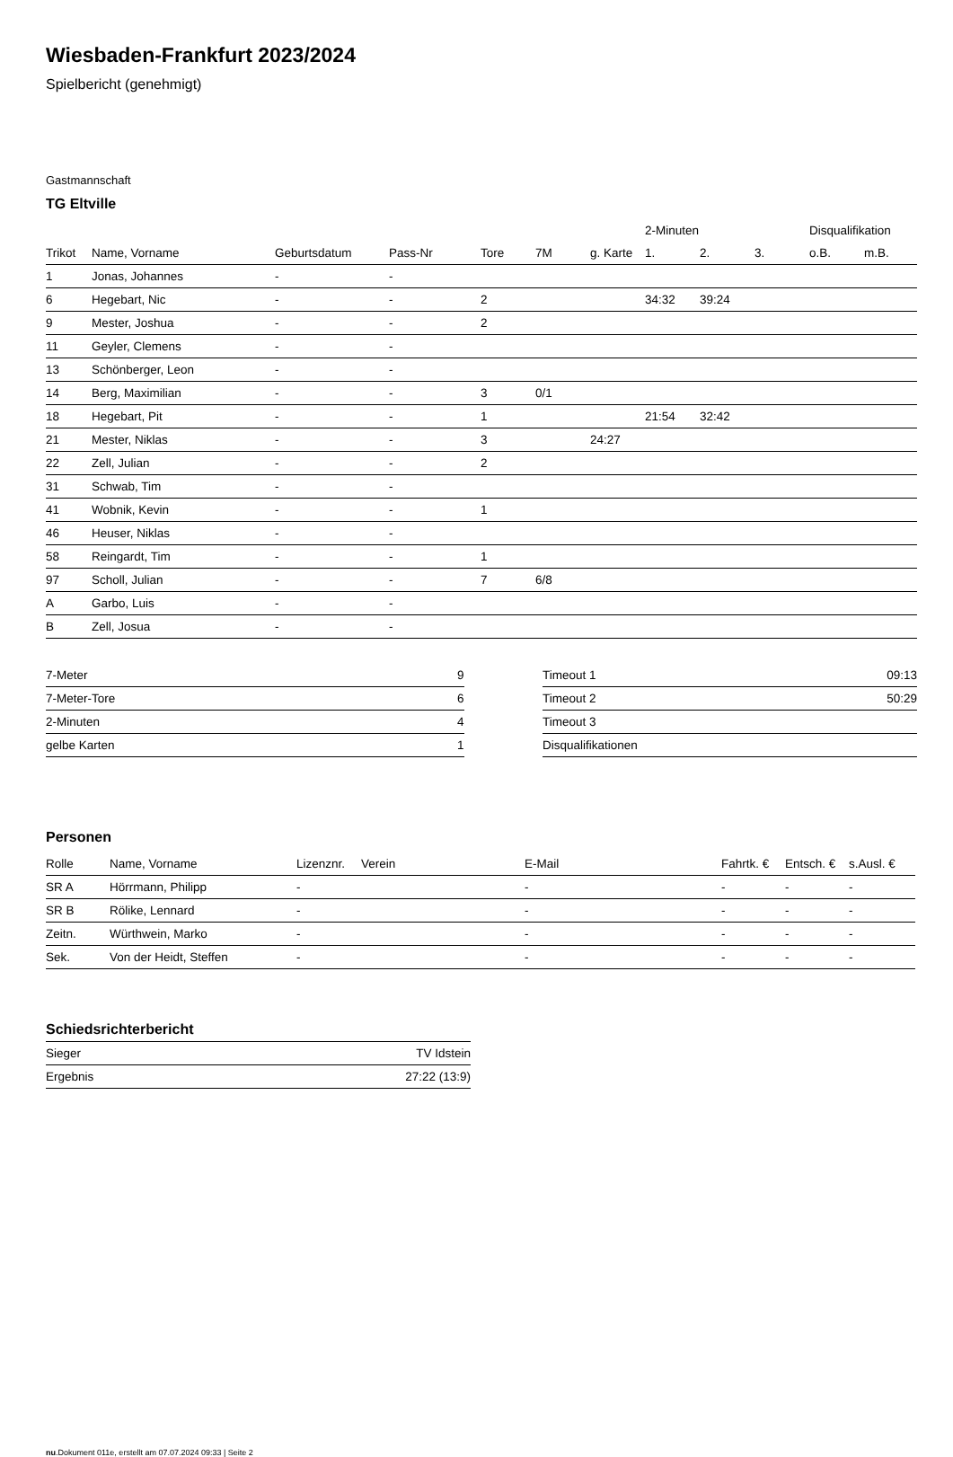Wiesbaden-Frankfurt 2023/2024
Spielbericht (genehmigt)
Gastmannschaft
TG Eltville
| | | | | | | | 2-Minuten | | | Disqualifikation | |
| --- | --- | --- | --- | --- | --- | --- | --- | --- | --- | --- | --- |
| Trikot | Name, Vorname | Geburtsdatum | Pass-Nr | Tore | 7M | g. Karte | 1. | 2. | 3. | o.B. | m.B. |
| 1 | Jonas, Johannes | - | - | | | | | | | | |
| 6 | Hegebart, Nic | - | - | 2 | | | 34:32 | 39:24 | | | |
| 9 | Mester, Joshua | - | - | 2 | | | | | | | |
| 11 | Geyler, Clemens | - | - | | | | | | | | |
| 13 | Schönberger, Leon | - | - | | | | | | | | |
| 14 | Berg, Maximilian | - | - | 3 | 0/1 | | | | | | |
| 18 | Hegebart, Pit | - | - | 1 | | | 21:54 | 32:42 | | | |
| 21 | Mester, Niklas | - | - | 3 | | 24:27 | | | | | |
| 22 | Zell, Julian | - | - | 2 | | | | | | | |
| 31 | Schwab, Tim | - | - | | | | | | | | |
| 41 | Wobnik, Kevin | - | - | 1 | | | | | | | |
| 46 | Heuser, Niklas | - | - | | | | | | | | |
| 58 | Reingardt, Tim | - | - | 1 | | | | | | | |
| 97 | Scholl, Julian | - | - | 7 | 6/8 | | | | | | |
| A | Garbo, Luis | - | - | | | | | | | | |
| B | Zell, Josua | - | - | | | | | | | | |
| 7-Meter | 9 |
| 7-Meter-Tore | 6 |
| 2-Minuten | 4 |
| gelbe Karten | 1 |
| Timeout 1 | 09:13 |
| Timeout 2 | 50:29 |
| Timeout 3 | |
| Disqualifikationen | |
Personen
| Rolle | Name, Vorname | Lizenznr. | Verein | E-Mail | Fahrtk. € | Entsch. € | s.Ausl. € |
| --- | --- | --- | --- | --- | --- | --- | --- |
| SR A | Hörrmann, Philipp | - | | - | - | - | - |
| SR B | Rölike, Lennard | - | | - | - | - | - |
| Zeitn. | Würthwein, Marko | - | | - | - | - | - |
| Sek. | Von der Heidt, Steffen | - | | - | - | - | - |
Schiedsrichterbericht
| Sieger | TV Idstein |
| Ergebnis | 27:22 (13:9) |
nu.Dokument 011e, erstellt am 07.07.2024 09:33 | Seite 2